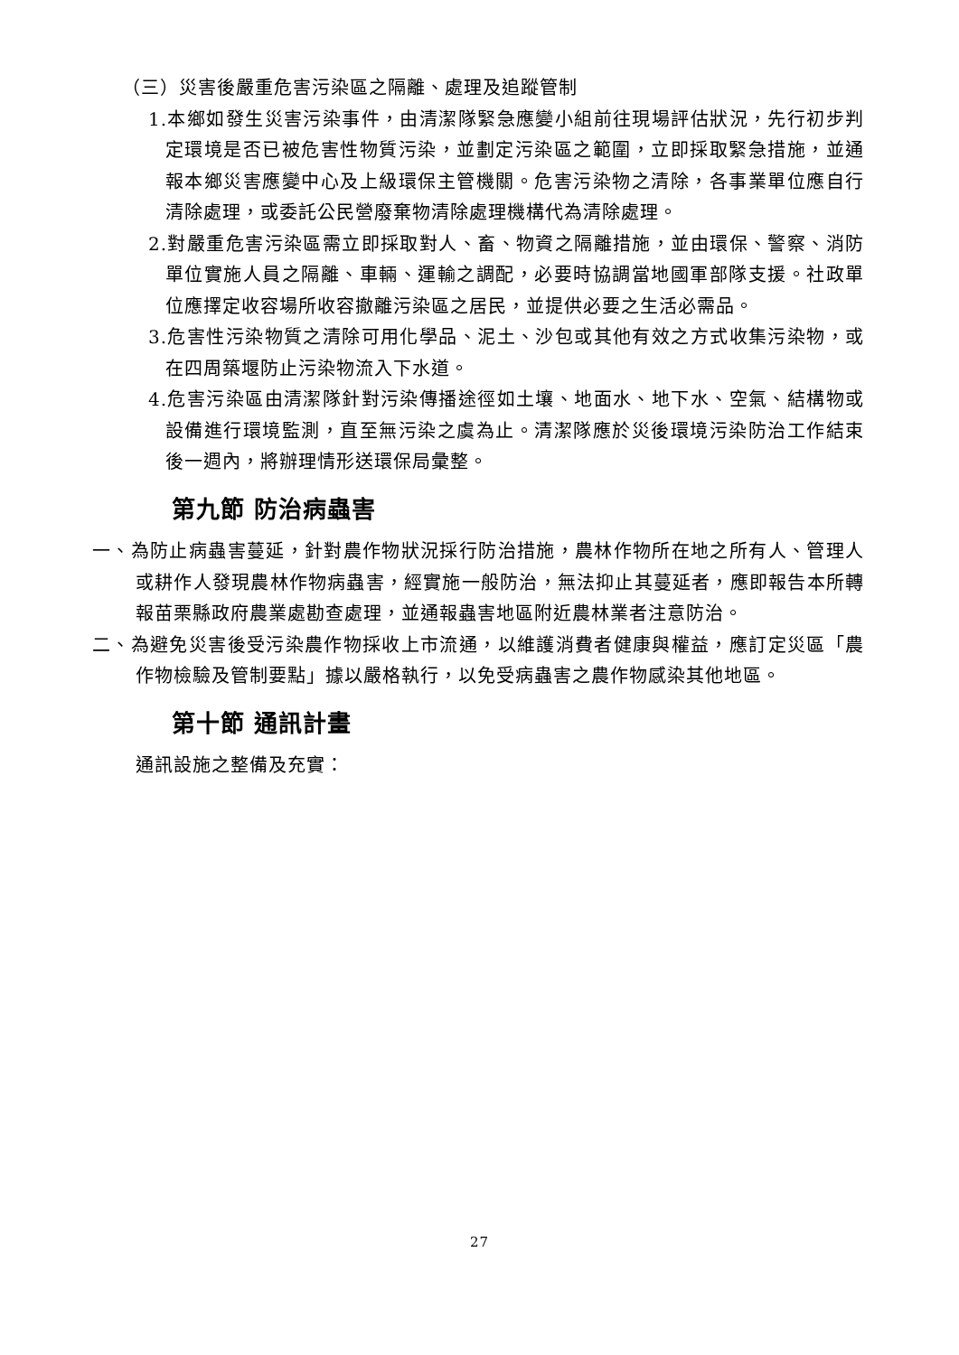（三）災害後嚴重危害污染區之隔離、處理及追蹤管制
1.本鄉如發生災害污染事件，由清潔隊緊急應變小組前往現場評估狀況，先行初步判定環境是否已被危害性物質污染，並劃定污染區之範圍，立即採取緊急措施，並通報本鄉災害應變中心及上級環保主管機關。危害污染物之清除，各事業單位應自行清除處理，或委託公民營廢棄物清除處理機構代為清除處理。
2.對嚴重危害污染區需立即採取對人、畜、物資之隔離措施，並由環保、警察、消防單位實施人員之隔離、車輛、運輸之調配，必要時協調當地國軍部隊支援。社政單位應擇定收容場所收容撤離污染區之居民，並提供必要之生活必需品。
3.危害性污染物質之清除可用化學品、泥土、沙包或其他有效之方式收集污染物，或在四周築堰防止污染物流入下水道。
4.危害污染區由清潔隊針對污染傳播途徑如土壤、地面水、地下水、空氣、結構物或設備進行環境監測，直至無污染之虞為止。清潔隊應於災後環境污染防治工作結束後一週內，將辦理情形送環保局彙整。
第九節 防治病蟲害
一、為防止病蟲害蔓延，針對農作物狀況採行防治措施，農林作物所在地之所有人、管理人或耕作人發現農林作物病蟲害，經實施一般防治，無法抑止其蔓延者，應即報告本所轉報苗栗縣政府農業處勘查處理，並通報蟲害地區附近農林業者注意防治。
二、為避免災害後受污染農作物採收上市流通，以維護消費者健康與權益，應訂定災區「農作物檢驗及管制要點」據以嚴格執行，以免受病蟲害之農作物感染其他地區。
第十節 通訊計畫
通訊設施之整備及充實：
27